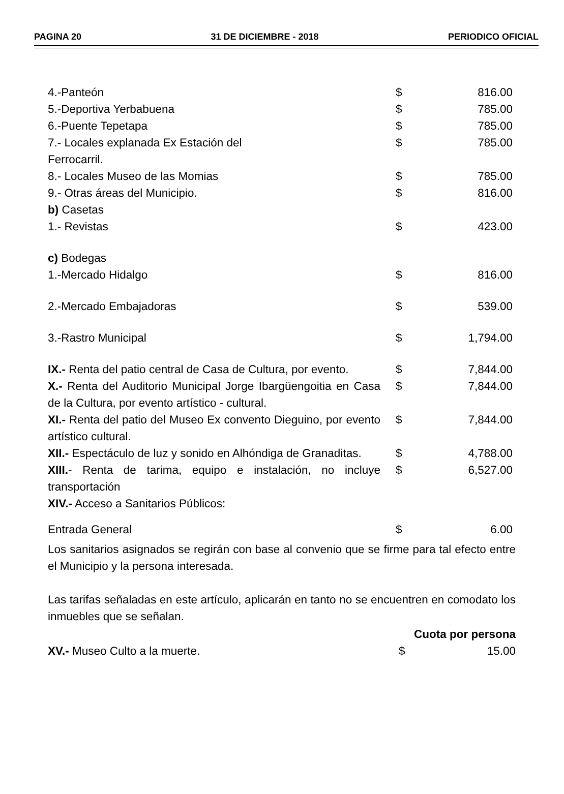PAGINA 20 31 DE DICIEMBRE - 2018 PERIODICO OFICIAL
| 4.-Panteón | $ | 816.00 |
| 5.-Deportiva Yerbabuena | $ | 785.00 |
| 6.-Puente Tepetapa | $ | 785.00 |
| 7.- Locales explanada Ex Estación del Ferrocarril. | $ | 785.00 |
| 8.- Locales Museo de las Momias | $ | 785.00 |
| 9.- Otras áreas del Municipio. | $ | 816.00 |
| b) Casetas | | |
| 1.- Revistas | $ | 423.00 |
| c) Bodegas | | |
| 1.-Mercado Hidalgo | $ | 816.00 |
| 2.-Mercado Embajadoras | $ | 539.00 |
| 3.-Rastro Municipal | $ | 1,794.00 |
| IX.- Renta del patio central de Casa de Cultura, por evento. | $ | 7,844.00 |
| X.- Renta del Auditorio Municipal Jorge Ibargüengoitia en Casa de la Cultura, por evento artístico - cultural. | $ | 7,844.00 |
| XI.- Renta del patio del Museo Ex convento Dieguino, por evento artístico cultural. | $ | 7,844.00 |
| XII.- Espectáculo de luz y sonido en Alhóndiga de Granaditas. | $ | 4,788.00 |
| XIII. - Renta de tarima, equipo e instalación, no incluye transportación | $ | 6,527.00 |
| XIV.- Acceso a Sanitarios Públicos: | | |
| Entrada General | $ | 6.00 |
Los sanitarios asignados se regirán con base al convenio que se firme para tal efecto entre el Municipio y la persona interesada.
Las tarifas señaladas en este artículo, aplicarán en tanto no se encuentren en comodato los inmuebles que se señalan.
| | Cuota por persona | |
| XV.- Museo Culto a la muerte. | $ | 15.00 |